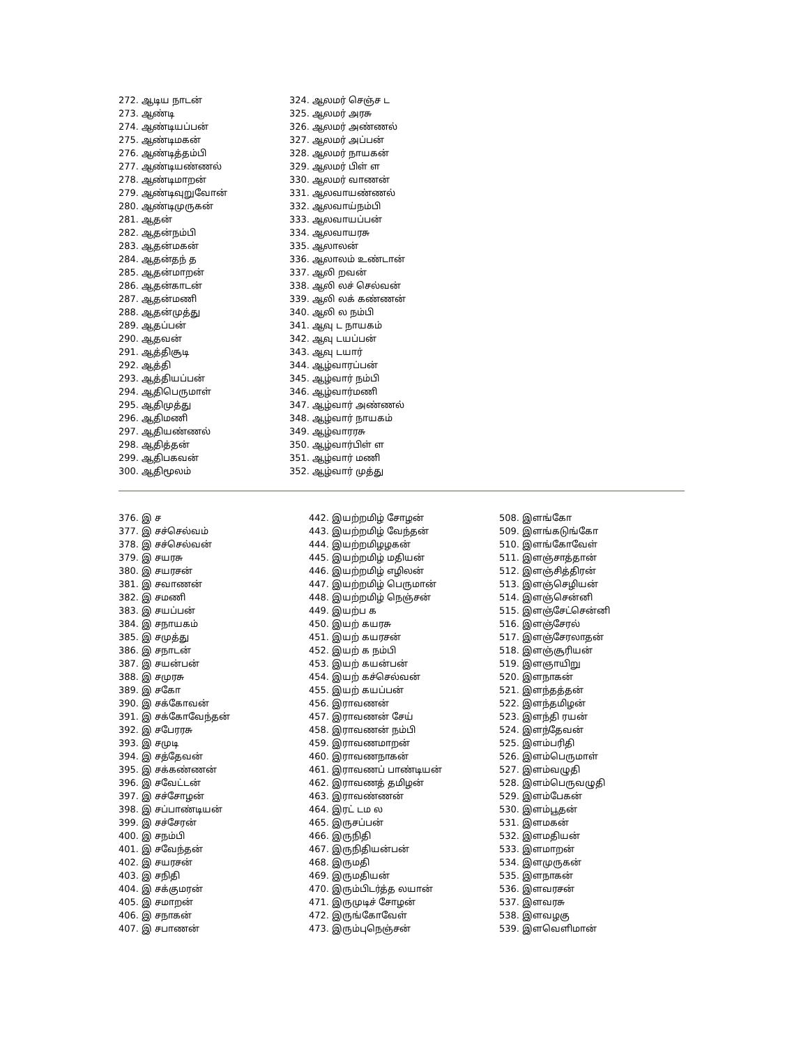272. ஆடிய நாடன்
273. ஆண்டி
274. ஆண்டியப்பன்
275. ஆண்டிமகன்
276. ஆண்டித்தம்பி
277. ஆண்டியண்ணல்
278. ஆண்டிமாறன்
279. ஆண்டிவுறுவோன்
280. ஆண்டிமுருகன்
281. ஆதன்
282. ஆதன்நம்பி
283. ஆதன்மகன்
284. ஆதன்தந் த
285. ஆதன்மாறன்
286. ஆதன்காடன்
287. ஆதன்மணி
288. ஆதன்முத்து
289. ஆதப்பன்
290. ஆதவன்
291. ஆத்திசூடி
292. ஆத்தி
293. ஆத்தியப்பன்
294. ஆதிபெருமாள்
295. ஆதிமுத்து
296. ஆதிமணி
297. ஆதியண்ணல்
298. ஆதித்தன்
299. ஆதிபகவன்
300. ஆதிமூலம்
324. ஆலமர் செஞ்ச ட
325. ஆலமர் அரசு
326. ஆலமர் அண்ணல்
327. ஆலமர் அப்பன்
328. ஆலமர் நாயகன்
329. ஆலமர் பிள் ள
330. ஆலமர் வாணன்
331. ஆலவாயண்ணல்
332. ஆலவாய்நம்பி
333. ஆலவாயப்பன்
334. ஆலவாயரசு
335. ஆலாலன்
336. ஆலாலம் உண்டான்
337. ஆலி றவன்
338. ஆலி லச் செல்வன்
339. ஆலி லக் கண்ணன்
340. ஆலி ல நம்பி
341. ஆவு ட நாயகம்
342. ஆவு டயப்பன்
343. ஆவு டயார்
344. ஆழ்வாரப்பன்
345. ஆழ்வார் நம்பி
346. ஆழ்வார்மணி
347. ஆழ்வார் அண்ணல்
348. ஆழ்வார் நாயகம்
349. ஆழ்வாரரசு
350. ஆழ்வார்பிள் ள
351. ஆழ்வார் மணி
352. ஆழ்வார் முத்து
376. இ ச
377. இ சச்செல்வம்
378. இ சச்செல்வன்
379. இ சயரசு
380. இ சயரசன்
381. இ சவாணன்
382. இ சமணி
383. இ சயப்பன்
384. இ சநாயகம்
385. இ சமுத்து
386. இ சநாடன்
387. இ சயன்பன்
388. இ சமுரசு
389. இ சகோ
390. இ சக்கோவன்
391. இ சக்கோவேந்தன்
392. இ சபேரரசு
393. இ சமுடி
394. இ சத்தேவன்
395. இ சக்கண்ணன்
396. இ சவேட்டன்
397. இ சச்சோழன்
398. இ சப்பாண்டியன்
399. இ சச்சேரன்
400. இ சநம்பி
401. இ சவேந்தன்
402. இ சயரசன்
403. இ சநிதி
404. இ சக்குமரன்
405. இ சமாறன்
406. இ சநாகன்
407. இ சபாணன்
442. இயற்றமிழ் சோழன்
443. இயற்றமிழ் வேந்தன்
444. இயற்றமிழழகன்
445. இயற்றமிழ் மதியன்
446. இயற்றமிழ் எழிலன்
447. இயற்றமிழ் பெருமான்
448. இயற்றமிழ் நெஞ்சன்
449. இயற்ப க
450. இயற் கயரசு
451. இயற் கயரசன்
452. இயற் க நம்பி
453. இயற் கயன்பன்
454. இயற் கச்செல்வன்
455. இயற் கயப்பன்
456. இராவணன்
457. இராவணன் சேய்
458. இராவணன் நம்பி
459. இராவணமாறன்
460. இராவணநாகன்
461. இராவணப் பாண்டியன்
462. இராவணத் தமிழன்
463. இராவண்ணன்
464. இரட் டம ல
465. இருசப்பன்
466. இருநிதி
467. இருநிதியன்பன்
468. இருமதி
469. இருமதியன்
470. இரும்பிடர்த்த லயான்
471. இருமுடிச் சோழன்
472. இருங்கோவேள்
473. இரும்புநெஞ்சன்
508. இளங்கோ
509. இளங்கடுங்கோ
510. இளங்கோவேள்
511. இளஞ்சாத்தான்
512. இளஞ்சித்திரன்
513. இளஞ்செழியன்
514. இளஞ்சென்னி
515. இளஞ்சேட்சென்னி
516. இளஞ்சேரல்
517. இளஞ்சேரலாதன்
518. இளஞ்சூரியன்
519. இளஞாயிறு
520. இளநாகன்
521. இளந்தத்தன்
522. இளந்தமிழன்
523. இளந்தி ரயன்
524. இளந்தேவன்
525. இளம்பரிதி
526. இளம்பெருமாள்
527. இளம்வழுதி
528. இளம்பெருவழுதி
529. இளம்பேகன்
530. இளம்பூதன்
531. இளமகன்
532. இளமதியன்
533. இளமாறன்
534. இளமுருகன்
535. இளநாகன்
536. இளவரசன்
537. இளவரசு
538. இளவழகு
539. இளவெளிமான்